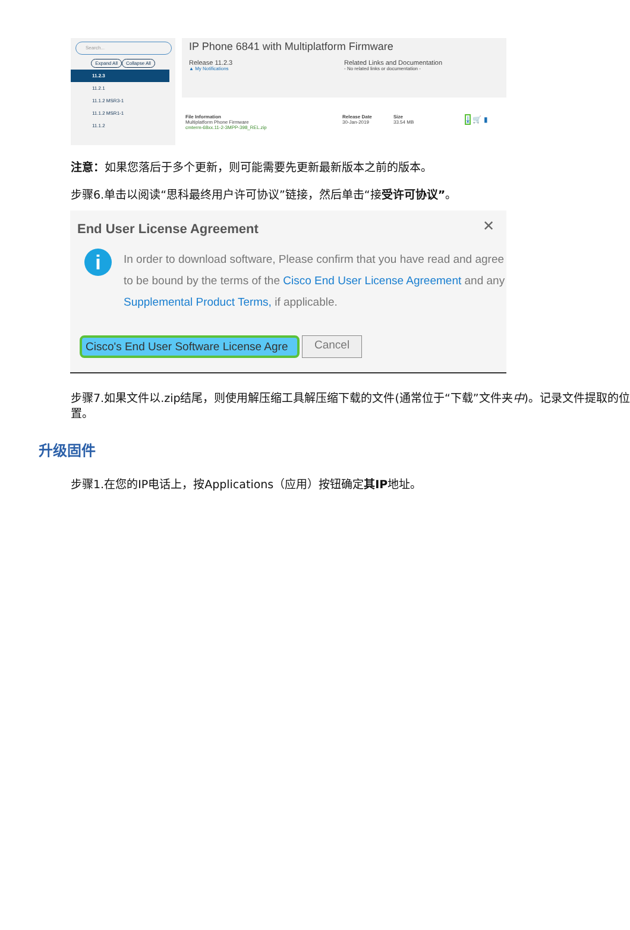Search...
Expand All Collapse All
11.2.3
11.2.1
11.1.2 MSR3-1
11.1.2 MSR1-1
11.1.2
IP Phone 6841 with Multiplatform Firmware
Release 11.2.3
▲ My Notifications
Related Links and Documentation
- No related links or documentation -
File Information
Multiplatform Phone Firmware
cmterm-68xx.11-2-3MPP-398_REL.zip
Release Date
30-Jan-2019
Size
33.54 MB
⤓ 🛒 ▮
注意：如果您落后于多个更新，则可能需要先更新最新版本之前的版本。
步骤6.单击以阅读“思科最终用户许可协议”链接，然后单击“接受许可协议”。
End User License Agreement
✕
i
In order to download software, Please confirm that you have read and agree to be bound by the terms of the Cisco End User License Agreement and any Supplemental Product Terms, if applicable.
Cisco's End User Software License Agre Cancel
步骤7.如果文件以.zip结尾，则使用解压缩工具解压缩下载的文件(通常位于“下载”文件夹中)。记录文件提取的位置。
升级固件
步骤1.在您的IP电话上，按Applications（应用）按钮确定其IP地址。